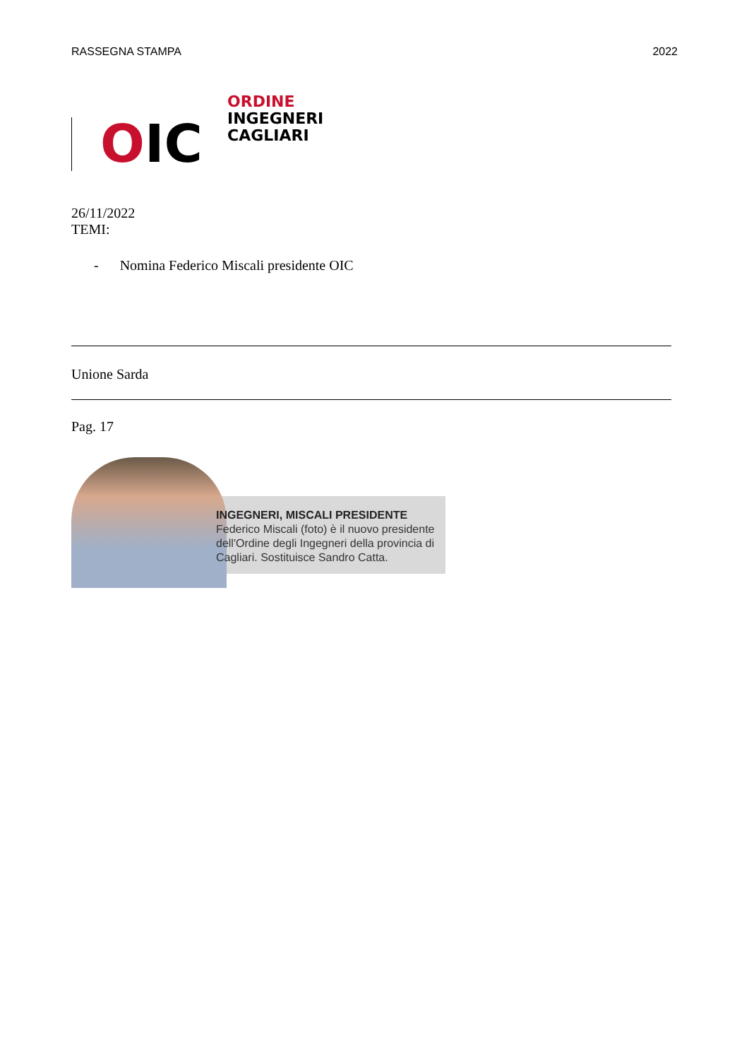RASSEGNA STAMPA 2022
OIC
ORDINE
INGEGNERI
CAGLIARI
26/11/2022
TEMI:
- Nomina Federico Miscali presidente OIC
Unione Sarda
Pag. 17
INGEGNERI, MISCALI PRESIDENTE
Federico Miscali (foto) è il nuovo presidente dell'Ordine degli Ingegneri della provincia di Cagliari. Sostituisce Sandro Catta.